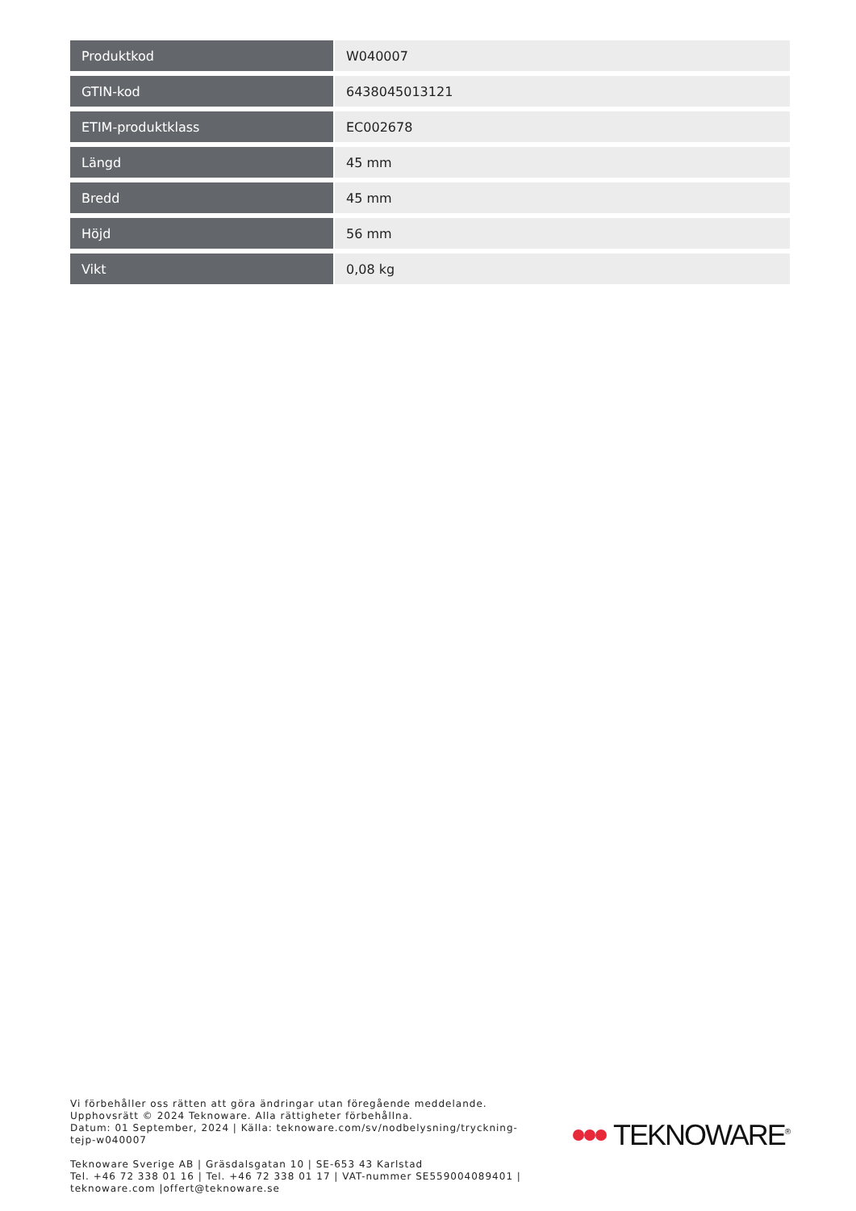| Produktkod | W040007 |
| GTIN-kod | 6438045013121 |
| ETIM-produktklass | EC002678 |
| Längd | 45 mm |
| Bredd | 45 mm |
| Höjd | 56 mm |
| Vikt | 0,08 kg |
Vi förbehåller oss rätten att göra ändringar utan föregående meddelande.
Upphovsrätt © 2024 Teknoware. Alla rättigheter förbehållna.
Datum: 01 September, 2024 | Källa: teknoware.com/sv/nodbelysning/tryckning-tejp-w040007
Teknoware Sverige AB | Gräsdalsgatan 10 | SE-653 43 Karlstad
Tel. +46 72 338 01 16 | Tel. +46 72 338 01 17 | VAT-nummer SE559004089401 |
teknoware.com |offert@teknoware.se
TEKNOWARE<sup>®</sup>